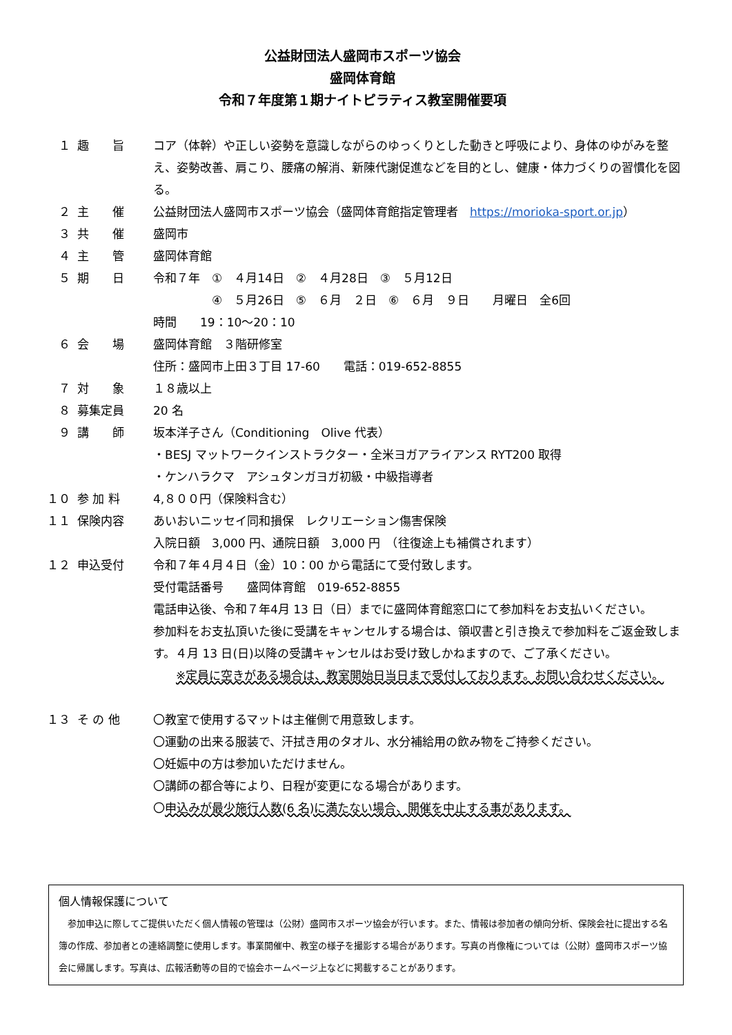公益財団法人盛岡市スポーツ協会
盛岡体育館
令和７年度第１期ナイトピラティス教室開催要項
１ 趣　　旨 コア（体幹）や正しい姿勢を意識しながらのゆっくりとした動きと呼吸により、身体のゆがみを整え、姿勢改善、肩こり、腰痛の解消、新陳代謝促進などを目的とし、健康・体力づくりの習慣化を図る。
２ 主　　催 公益財団法人盛岡市スポーツ協会（盛岡体育館指定管理者　https://morioka-sport.or.jp）
３ 共　　催 盛岡市
４ 主　　管 盛岡体育館
５ 期　　日 令和７年　①　４月14日　②　４月28日　③　５月12日
　　　　　④　５月26日　⑤　６月　２日　⑥　６月　９日　　月曜日　全6回
時間　　19：10～20：10
６ 会　　場 盛岡体育館　３階研修室
住所：盛岡市上田３丁目 17-60　　電話：019-652-8855
７ 対　　象 １８歳以上
８ 募集定員 20 名
９ 講　　師 坂本洋子さん（Conditioning　Olive 代表）
・BESJ マットワークインストラクター・全米ヨガアライアンス RYT200 取得
・ケンハラクマ　アシュタンガヨガ初級・中級指導者
１０ 参 加 料 4,８００円（保険料含む）
１１ 保険内容 あいおいニッセイ同和損保　レクリエーション傷害保険
入院日額　3,000 円、通院日額　3,000 円　（往復途上も補償されます）
１２ 申込受付 令和７年４月４日（金）10：00 から電話にて受付致します。
受付電話番号　　盛岡体育館　019-652-8855
電話申込後、令和７年4月 13 日（日）までに盛岡体育館窓口にて参加料をお支払いください。
参加料をお支払頂いた後に受講をキャンセルする場合は、領収書と引き換えで参加料をご返金致します。４月 13 日(日)以降の受講キャンセルはお受け致しかねますので、ご了承ください。
※定員に空きがある場合は、教室開始日当日まで受付しております。お問い合わせください。
１３ そ の 他 〇教室で使用するマットは主催側で用意致します。
〇運動の出来る服装で、汗拭き用のタオル、水分補給用の飲み物をご持参ください。
〇妊娠中の方は参加いただけません。
〇講師の都合等により、日程が変更になる場合があります。
〇申込みが最少施行人数(6 名)に満たない場合、開催を中止する事があります。
個人情報保護について
　参加申込に際してご提供いただく個人情報の管理は（公財）盛岡市スポーツ協会が行います。また、情報は参加者の傾向分析、保険会社に提出する名簿の作成、参加者との連絡調整に使用します。事業開催中、教室の様子を撮影する場合があります。写真の肖像権については（公財）盛岡市スポーツ協会に帰属します。写真は、広報活動等の目的で協会ホームページ上などに掲載することがあります。